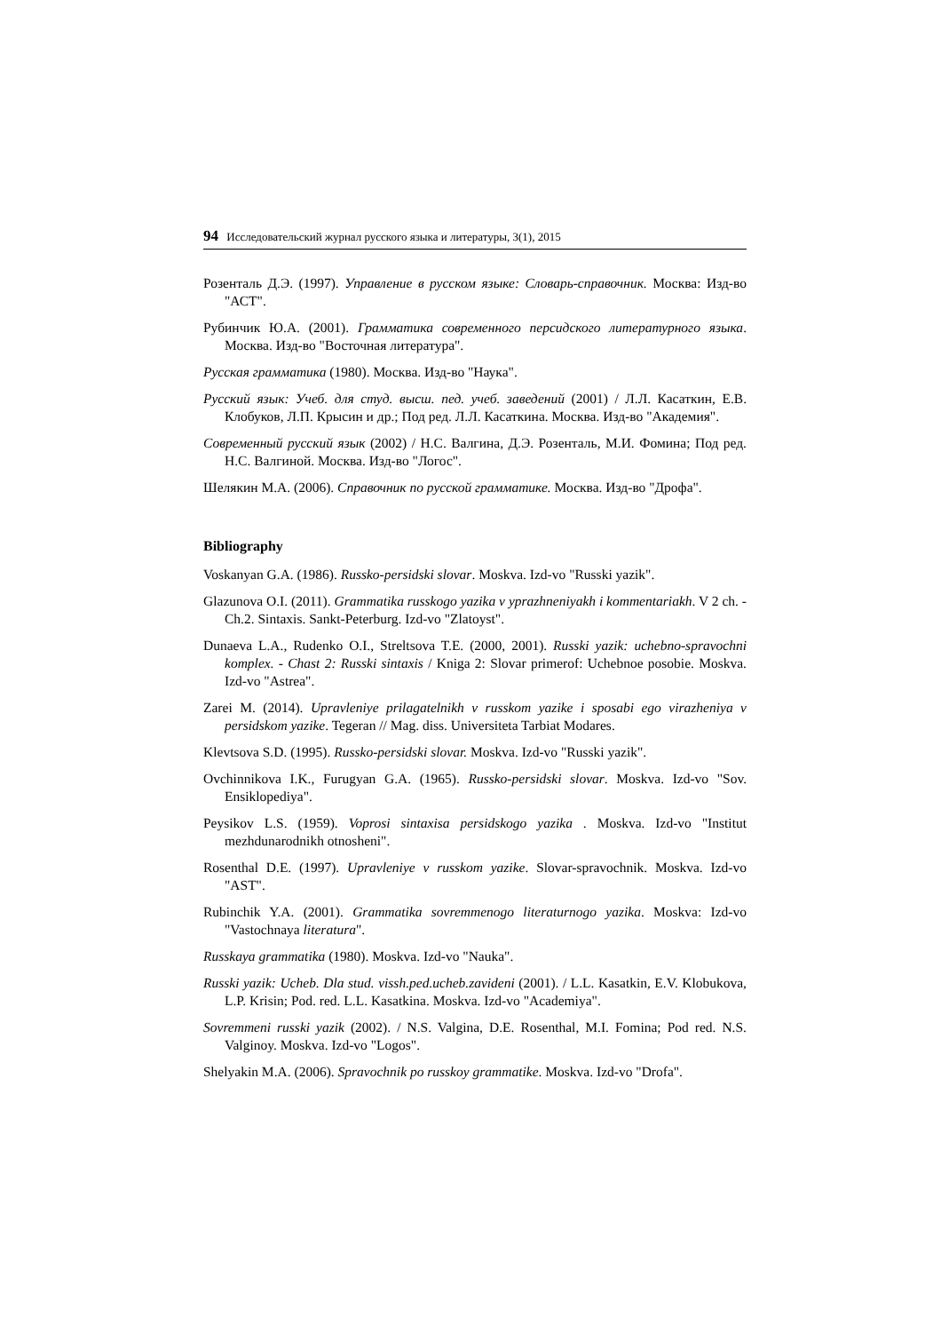94 Исследовательский журнал русского языка и литературы, 3(1), 2015
Розенталь Д.Э. (1997). Управление в русском языке: Словарь-справочник. Москва: Изд-во "АСТ".
Рубинчик Ю.А. (2001). Грамматика современного персидского литературного языка. Москва. Изд-во "Восточная литература".
Русская грамматика (1980). Москва. Изд-во "Наука".
Русский язык: Учеб. для студ. высш. пед. учеб. заведений (2001) / Л.Л. Касаткин, Е.В. Клобуков, Л.П. Крысин и др.; Под ред. Л.Л. Касаткина. Москва. Изд-во "Академия".
Современный русский язык (2002) / Н.С. Валгина, Д.Э. Розенталь, М.И. Фомина; Под ред. Н.С. Валгиной. Москва. Изд-во "Логос".
Шелякин М.А. (2006). Справочник по русской грамматике. Москва. Изд-во "Дрофа".
Bibliography
Voskanyan G.A. (1986). Russko-persidski slovar. Moskva. Izd-vo "Russki yazik".
Glazunova O.I. (2011). Grammatika russkogo yazika v yprazhneniyakh i kommentariakh. V 2 ch. - Ch.2. Sintaxis. Sankt-Peterburg. Izd-vo "Zlatoyst".
Dunaeva L.A., Rudenko O.I., Streltsova T.E. (2000, 2001). Russki yazik: uchebno-spravochni komplex. - Chast 2: Russki sintaxis / Kniga 2: Slovar primerof: Uchebnoe posobie. Moskva. Izd-vo "Astrea".
Zarei M. (2014). Upravleniye prilagatelnikh v russkom yazike i sposabi ego virazheniya v persidskom yazike. Tegeran // Mag. diss. Universiteta Tarbiat Modares.
Klevtsova S.D. (1995). Russko-persidski slovar. Moskva. Izd-vo "Russki yazik".
Ovchinnikova I.K., Furugyan G.A. (1965). Russko-persidski slovar. Moskva. Izd-vo "Sov. Ensiklopediya".
Peysikov L.S. (1959). Voprosi sintaxisa persidskogo yazika . Moskva. Izd-vo "Institut mezhdunarodnikh otnosheni".
Rosenthal D.E. (1997). Upravleniye v russkom yazike. Slovar-spravochnik. Moskva. Izd-vo "AST".
Rubinchik Y.A. (2001). Grammatika sovremmenogo literaturnogo yazika. Moskva: Izd-vo "Vastochnaya literatura".
Russkaya grammatika (1980). Moskva. Izd-vo "Nauka".
Russki yazik: Ucheb. Dla stud. vissh.ped.ucheb.zavideni (2001). / L.L. Kasatkin, E.V. Klobukova, L.P. Krisin; Pod. red. L.L. Kasatkina. Moskva. Izd-vo "Academiya".
Sovremmeni russki yazik (2002). / N.S. Valgina, D.E. Rosenthal, M.I. Fomina; Pod red. N.S. Valginoy. Moskva. Izd-vo "Logos".
Shelyakin M.A. (2006). Spravochnik po russkoy grammatike. Moskva. Izd-vo "Drofa".